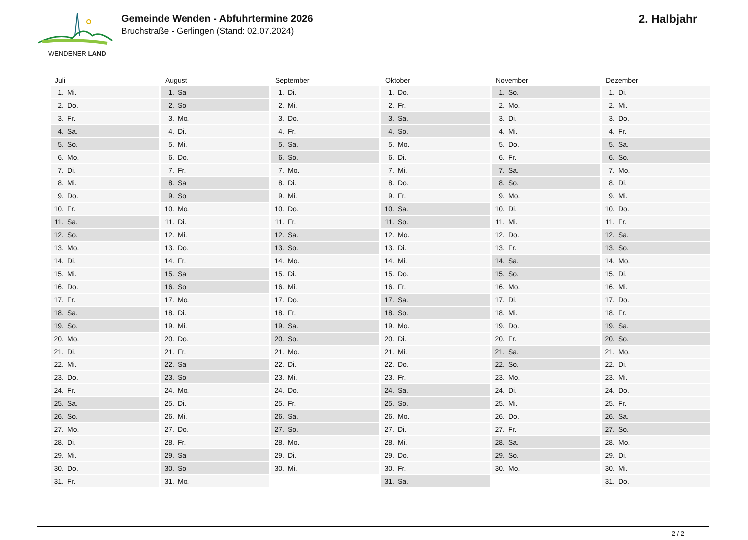WENDENER LAND
Gemeinde Wenden - Abfuhrtermine 2026
Bruchstraße - Gerlingen (Stand: 02.07.2024)
2. Halbjahr
| Juli | August | September | Oktober | November | Dezember |
| --- | --- | --- | --- | --- | --- |
| 1. Mi. | 1. Sa. | 1. Di. | 1. Do. | 1. So. | 1. Di. |
| 2. Do. | 2. So. | 2. Mi. | 2. Fr. | 2. Mo. | 2. Mi. |
| 3. Fr. | 3. Mo. | 3. Do. | 3. Sa. | 3. Di. | 3. Do. |
| 4. Sa. | 4. Di. | 4. Fr. | 4. So. | 4. Mi. | 4. Fr. |
| 5. So. | 5. Mi. | 5. Sa. | 5. Mo. | 5. Do. | 5. Sa. |
| 6. Mo. | 6. Do. | 6. So. | 6. Di. | 6. Fr. | 6. So. |
| 7. Di. | 7. Fr. | 7. Mo. | 7. Mi. | 7. Sa. | 7. Mo. |
| 8. Mi. | 8. Sa. | 8. Di. | 8. Do. | 8. So. | 8. Di. |
| 9. Do. | 9. So. | 9. Mi. | 9. Fr. | 9. Mo. | 9. Mi. |
| 10. Fr. | 10. Mo. | 10. Do. | 10. Sa. | 10. Di. | 10. Do. |
| 11. Sa. | 11. Di. | 11. Fr. | 11. So. | 11. Mi. | 11. Fr. |
| 12. So. | 12. Mi. | 12. Sa. | 12. Mo. | 12. Do. | 12. Sa. |
| 13. Mo. | 13. Do. | 13. So. | 13. Di. | 13. Fr. | 13. So. |
| 14. Di. | 14. Fr. | 14. Mo. | 14. Mi. | 14. Sa. | 14. Mo. |
| 15. Mi. | 15. Sa. | 15. Di. | 15. Do. | 15. So. | 15. Di. |
| 16. Do. | 16. So. | 16. Mi. | 16. Fr. | 16. Mo. | 16. Mi. |
| 17. Fr. | 17. Mo. | 17. Do. | 17. Sa. | 17. Di. | 17. Do. |
| 18. Sa. | 18. Di. | 18. Fr. | 18. So. | 18. Mi. | 18. Fr. |
| 19. So. | 19. Mi. | 19. Sa. | 19. Mo. | 19. Do. | 19. Sa. |
| 20. Mo. | 20. Do. | 20. So. | 20. Di. | 20. Fr. | 20. So. |
| 21. Di. | 21. Fr. | 21. Mo. | 21. Mi. | 21. Sa. | 21. Mo. |
| 22. Mi. | 22. Sa. | 22. Di. | 22. Do. | 22. So. | 22. Di. |
| 23. Do. | 23. So. | 23. Mi. | 23. Fr. | 23. Mo. | 23. Mi. |
| 24. Fr. | 24. Mo. | 24. Do. | 24. Sa. | 24. Di. | 24. Do. |
| 25. Sa. | 25. Di. | 25. Fr. | 25. So. | 25. Mi. | 25. Fr. |
| 26. So. | 26. Mi. | 26. Sa. | 26. Mo. | 26. Do. | 26. Sa. |
| 27. Mo. | 27. Do. | 27. So. | 27. Di. | 27. Fr. | 27. So. |
| 28. Di. | 28. Fr. | 28. Mo. | 28. Mi. | 28. Sa. | 28. Mo. |
| 29. Mi. | 29. Sa. | 29. Di. | 29. Do. | 29. So. | 29. Di. |
| 30. Do. | 30. So. | 30. Mi. | 30. Fr. | 30. Mo. | 30. Mi. |
| 31. Fr. | 31. Mo. | | 31. Sa. | | 31. Do. |
2 / 2